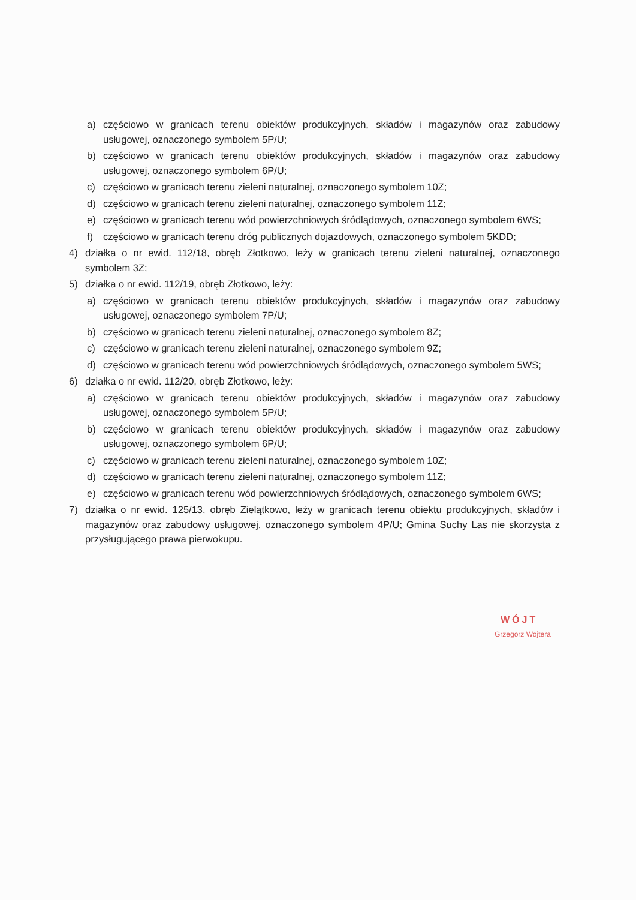a) częściowo w granicach terenu obiektów produkcyjnych, składów i magazynów oraz zabudowy usługowej, oznaczonego symbolem 5P/U;
b) częściowo w granicach terenu obiektów produkcyjnych, składów i magazynów oraz zabudowy usługowej, oznaczonego symbolem 6P/U;
c) częściowo w granicach terenu zieleni naturalnej, oznaczonego symbolem 10Z;
d) częściowo w granicach terenu zieleni naturalnej, oznaczonego symbolem 11Z;
e) częściowo w granicach terenu wód powierzchniowych śródlądowych, oznaczonego symbolem 6WS;
f) częściowo w granicach terenu dróg publicznych dojazdowych, oznaczonego symbolem 5KDD;
4) działka o nr ewid. 112/18, obręb Złotkowo, leży w granicach terenu zieleni naturalnej, oznaczonego symbolem 3Z;
5) działka o nr ewid. 112/19, obręb Złotkowo, leży:
a) częściowo w granicach terenu obiektów produkcyjnych, składów i magazynów oraz zabudowy usługowej, oznaczonego symbolem 7P/U;
b) częściowo w granicach terenu zieleni naturalnej, oznaczonego symbolem 8Z;
c) częściowo w granicach terenu zieleni naturalnej, oznaczonego symbolem 9Z;
d) częściowo w granicach terenu wód powierzchniowych śródlądowych, oznaczonego symbolem 5WS;
6) działka o nr ewid. 112/20, obręb Złotkowo, leży:
a) częściowo w granicach terenu obiektów produkcyjnych, składów i magazynów oraz zabudowy usługowej, oznaczonego symbolem 5P/U;
b) częściowo w granicach terenu obiektów produkcyjnych, składów i magazynów oraz zabudowy usługowej, oznaczonego symbolem 6P/U;
c) częściowo w granicach terenu zieleni naturalnej, oznaczonego symbolem 10Z;
d) częściowo w granicach terenu zieleni naturalnej, oznaczonego symbolem 11Z;
e) częściowo w granicach terenu wód powierzchniowych śródlądowych, oznaczonego symbolem 6WS;
7) działka o nr ewid. 125/13, obręb Zielątkowo, leży w granicach terenu obiektu produkcyjnych, składów i magazynów oraz zabudowy usługowej, oznaczonego symbolem 4P/U; Gmina Suchy Las nie skorzysta z przysługującego prawa pierwokupu.
WÓJT
Grzegorz Wojtera